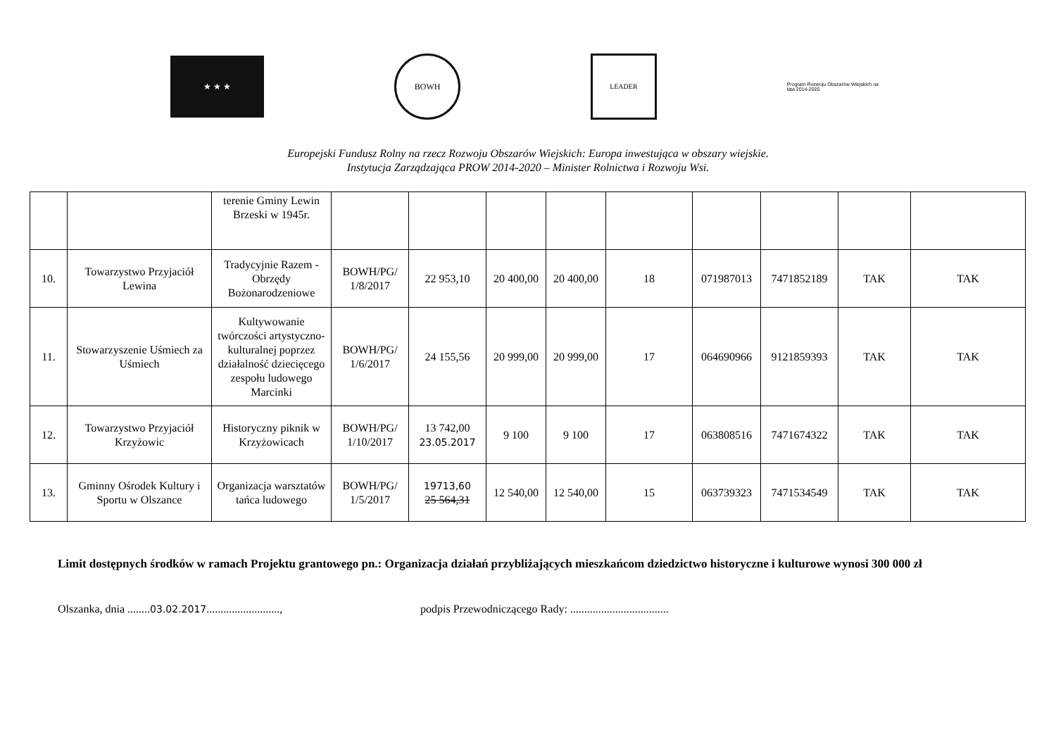★ ★ ★ BOWH
LEADER
Program Rozwoju Obszarów Wiejskich na lata 2014-2020
Europejski Fundusz Rolny na rzecz Rozwoju Obszarów Wiejskich: Europa inwestująca w obszary wiejskie.
Instytucja Zarządzająca PROW 2014-2020 – Minister Rolnictwa i Rozwoju Wsi.
| | | terenie Gminy Lewin Brzeski w 1945r. | | | | | | | | | |
| 10. | Towarzystwo Przyjaciół Lewina | Tradycyjnie Razem - Obrzędy Bożonarodzeniowe | BOWH/PG/ 1/8/2017 | 22 953,10 | 20 400,00 | 20 400,00 | 18 | 071987013 | 7471852189 | TAK | TAK |
| 11. | Stowarzyszenie Uśmiech za Uśmiech | Kultywowanie twórczości artystyczno-kulturalnej poprzez działalność dziecięcego zespołu ludowego Marcinki | BOWH/PG/ 1/6/2017 | 24 155,56 | 20 999,00 | 20 999,00 | 17 | 064690966 | 9121859393 | TAK | TAK |
| 12. | Towarzystwo Przyjaciół Krzyżowic | Historyczny piknik w Krzyżowicach | BOWH/PG/ 1/10/2017 | 13 742,00 23.05.2017 | 9 100 | 9 100 | 17 | 063808516 | 7471674322 | TAK | TAK |
| 13. | Gminny Ośrodek Kultury i Sportu w Olszance | Organizacja warsztatów tańca ludowego | BOWH/PG/ 1/5/2017 | 19713,60 25 564,31 | 12 540,00 | 12 540,00 | 15 | 063739323 | 7471534549 | TAK | TAK |
Limit dostępnych środków w ramach Projektu grantowego pn.: Organizacja działań przybliżających mieszkańcom dziedzictwo historyczne i kulturowe wynosi 300 000 zł
Olszanka, dnia ........03.02.2017..........................,
podpis Przewodniczącego Rady: ...................................